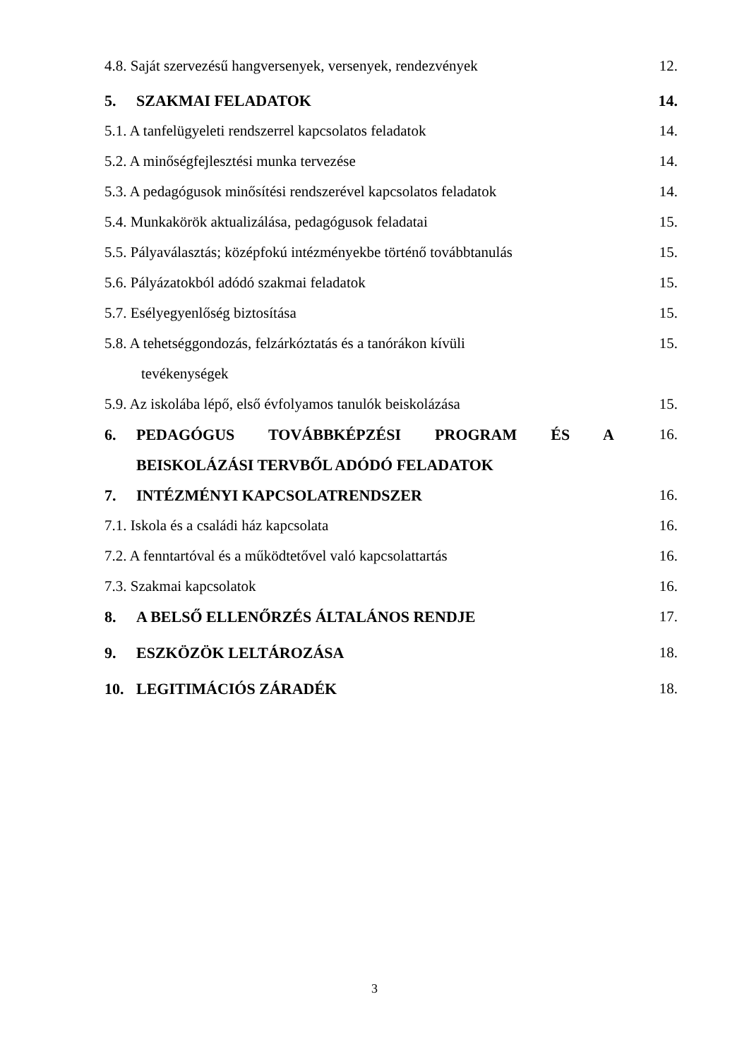4.8. Saját szervezésű hangversenyek, versenyek, rendezvények
12.
5. SZAKMAI FELADATOK 14.
5.1. A tanfelügyeleti rendszerrel kapcsolatos feladatok
14.
5.2. A minőségfejlesztési munka tervezése
14.
5.3. A pedagógusok minősítési rendszerével kapcsolatos feladatok
14.
5.4. Munkakörök aktualizálása, pedagógusok feladatai
15.
5.5. Pályaválasztás; középfokú intézményekbe történő továbbtanulás
15.
5.6. Pályázatokból adódó szakmai feladatok
15.
5.7. Esélyegyenlőség biztosítása
15.
5.8. A tehetséggondozás, felzárkóztatás és a tanórákon kívüli
tevékenységek
15.
5.9. Az iskolába lépő, első évfolyamos tanulók beiskolázása
15.
6. PEDAGÓGUS TOVÁBBKÉPZÉSI PROGRAM ÉS A
BEISKOLÁZÁSI TERVBŐL ADÓDÓ FELADATOK
16.
7. INTÉZMÉNYI KAPCSOLATRENDSZER
16.
7.1. Iskola és a családi ház kapcsolata
16.
7.2. A fenntartóval és a működtetővel való kapcsolattartás
16.
7.3. Szakmai kapcsolatok 16.
8. A BELSŐ ELLENŐRZÉS ÁLTALÁNOS RENDJE
17.
9. ESZKÖZÖK LELTÁROZÁSA 18.
10. LEGITIMÁCIÓS ZÁRADÉK 18.
3